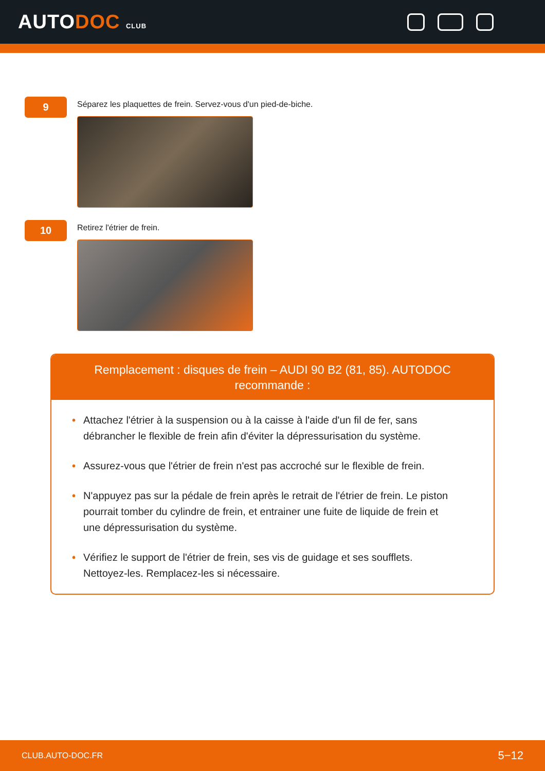AUTODOC CLUB
9
Séparez les plaquettes de frein. Servez-vous d'un pied-de-biche.
10
Retirez l'étrier de frein.
Remplacement : disques de frein – AUDI 90 B2 (81, 85). AUTODOC recommande :
• Attachez l'étrier à la suspension ou à la caisse à l'aide d'un fil de fer, sans débrancher le flexible de frein afin d'éviter la dépressurisation du système.
• Assurez-vous que l'étrier de frein n'est pas accroché sur le flexible de frein.
• N'appuyez pas sur la pédale de frein après le retrait de l'étrier de frein. Le piston pourrait tomber du cylindre de frein, et entrainer une fuite de liquide de frein et une dépressurisation du système.
• Vérifiez le support de l'étrier de frein, ses vis de guidage et ses soufflets. Nettoyez-les. Remplacez-les si nécessaire.
CLUB.AUTO-DOC.FR 5−12